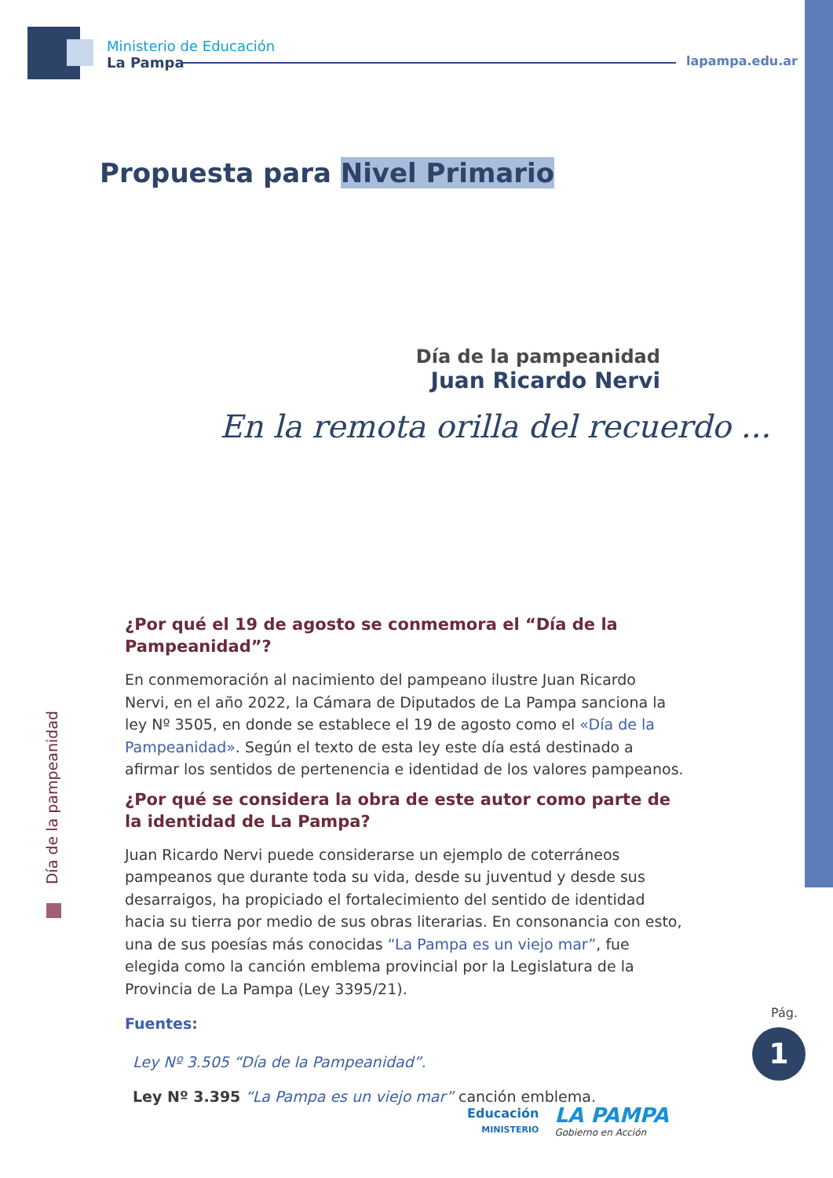Ministerio de Educación
La Pampa
lapampa.edu.ar
Propuesta para Nivel Primario
Día de la pampeanidad
Juan Ricardo Nervi
En la remota orilla del recuerdo ...
Día de la pampeanidad
¿Por qué el 19 de agosto se conmemora el “Día de la Pampeanidad”?
En conmemoración al nacimiento del pampeano ilustre Juan Ricardo Nervi, en el año 2022, la Cámara de Diputados de La Pampa sanciona la ley Nº 3505, en donde se establece el 19 de agosto como el «Día de la Pampeanidad». Según el texto de esta ley este día está destinado a afirmar los sentidos de pertenencia e identidad de los valores pampeanos.
¿Por qué se considera la obra de este autor como parte de la identidad de La Pampa?
Juan Ricardo Nervi puede considerarse un ejemplo de coterráneos pampeanos que durante toda su vida, desde su juventud y desde sus desarraigos, ha propiciado el fortalecimiento del sentido de identidad hacia su tierra por medio de sus obras literarias. En consonancia con esto, una de sus poesías más conocidas “La Pampa es un viejo mar”, fue elegida como la canción emblema provincial por la Legislatura de la Provincia de La Pampa (Ley 3395/21).
Fuentes:
Ley Nº 3.505 “Día de la Pampeanidad”.
Ley Nº 3.395 “La Pampa es un viejo mar” canción emblema.
Pág.
1
Educación
MINISTERIO
LA PAMPA
Gobierno en Acción